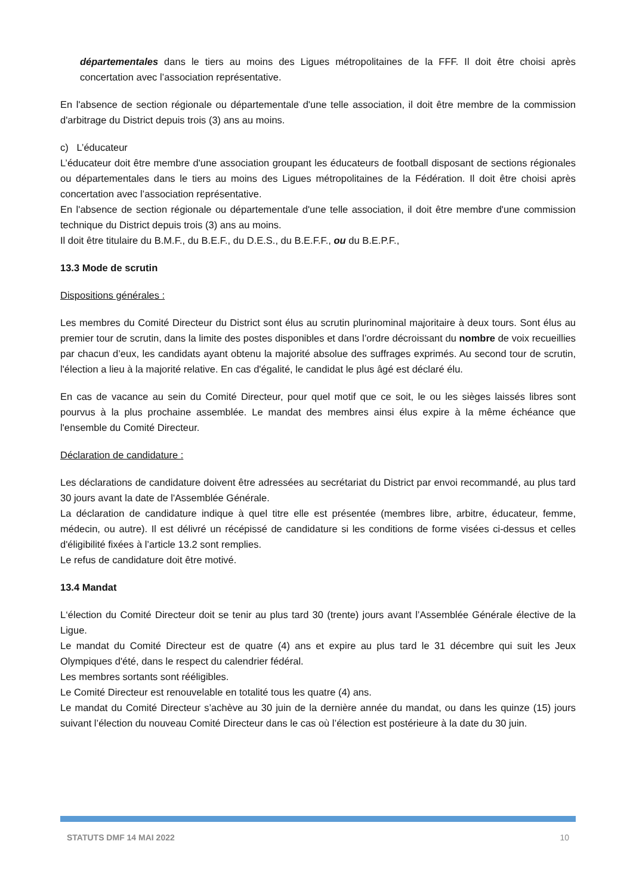départementales dans le tiers au moins des Ligues métropolitaines de la FFF. Il doit être choisi après concertation avec l’association représentative.
En l'absence de section régionale ou départementale d'une telle association, il doit être membre de la commission d'arbitrage du District depuis trois (3) ans au moins.
c) L’éducateur
L’éducateur doit être membre d'une association groupant les éducateurs de football disposant de sections régionales ou départementales dans le tiers au moins des Ligues métropolitaines de la Fédération. Il doit être choisi après concertation avec l’association représentative.
En l'absence de section régionale ou départementale d'une telle association, il doit être membre d'une commission technique du District depuis trois (3) ans au moins.
Il doit être titulaire du B.M.F., du B.E.F., du D.E.S., du B.E.F.F., ou du B.E.P.F.,
13.3 Mode de scrutin
Dispositions générales :
Les membres du Comité Directeur du District sont élus au scrutin plurinominal majoritaire à deux tours. Sont élus au premier tour de scrutin, dans la limite des postes disponibles et dans l’ordre décroissant du nombre de voix recueillies par chacun d’eux, les candidats ayant obtenu la majorité absolue des suffrages exprimés. Au second tour de scrutin, l'élection a lieu à la majorité relative. En cas d'égalité, le candidat le plus âgé est déclaré élu.
En cas de vacance au sein du Comité Directeur, pour quel motif que ce soit, le ou les sièges laissés libres sont pourvus à la plus prochaine assemblée. Le mandat des membres ainsi élus expire à la même échéance que l'ensemble du Comité Directeur.
Déclaration de candidature :
Les déclarations de candidature doivent être adressées au secrétariat du District par envoi recommandé, au plus tard 30 jours avant la date de l'Assemblée Générale.
La déclaration de candidature indique à quel titre elle est présentée (membres libre, arbitre, éducateur, femme, médecin, ou autre). Il est délivré un récépissé de candidature si les conditions de forme visées ci-dessus et celles d'éligibilité fixées à l’article 13.2 sont remplies.
Le refus de candidature doit être motivé.
13.4 Mandat
L‘élection du Comité Directeur doit se tenir au plus tard 30 (trente) jours avant l’Assemblée Générale élective de la Ligue.
Le mandat du Comité Directeur est de quatre (4) ans et expire au plus tard le 31 décembre qui suit les Jeux Olympiques d'été, dans le respect du calendrier fédéral.
Les membres sortants sont rééligibles.
Le Comité Directeur est renouvelable en totalité tous les quatre (4) ans.
Le mandat du Comité Directeur s’achève au 30 juin de la dernière année du mandat, ou dans les quinze (15) jours suivant l’élection du nouveau Comité Directeur dans le cas où l’élection est postérieure à la date du 30 juin.
STATUTS DMF 14 MAI 2022 10